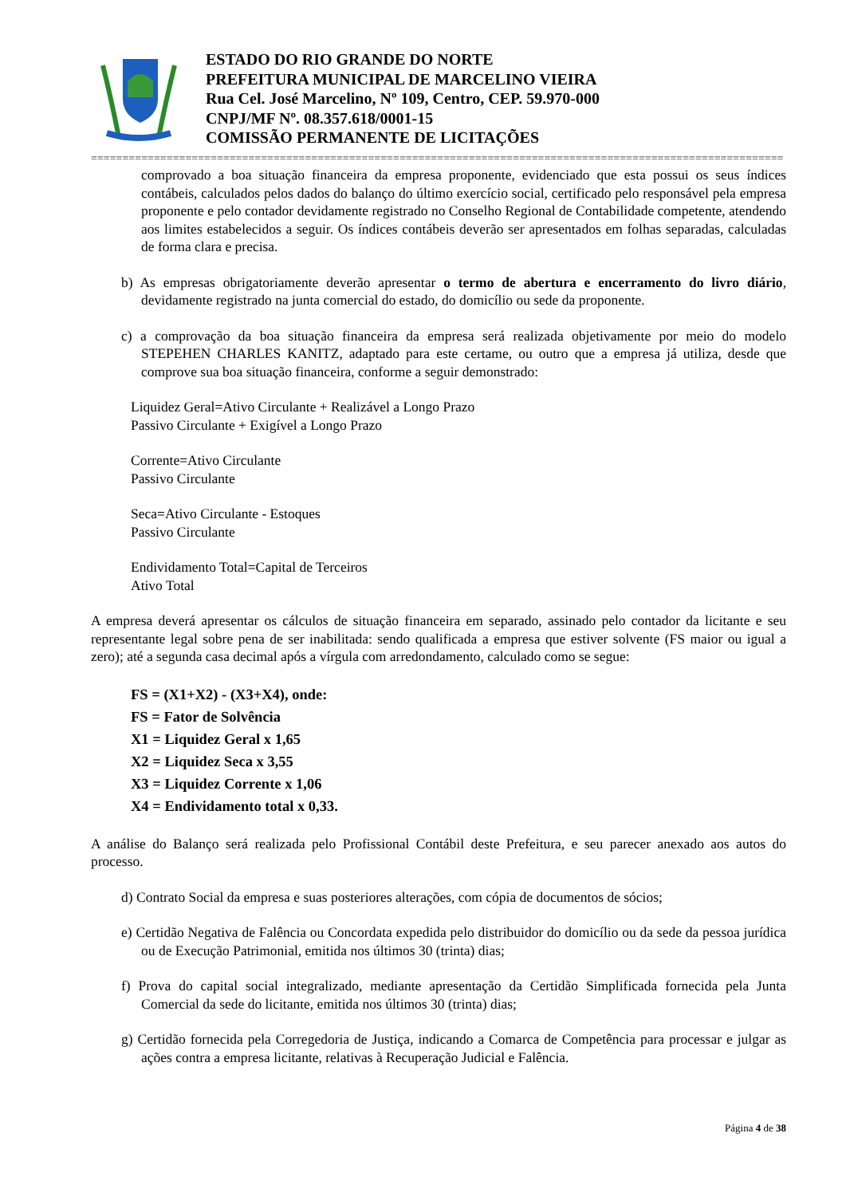ESTADO DO RIO GRANDE DO NORTE
PREFEITURA MUNICIPAL DE MARCELINO VIEIRA
Rua Cel. José Marcelino, Nº 109, Centro, CEP. 59.970-000
CNPJ/MF Nº. 08.357.618/0001-15
COMISSÃO PERMANENTE DE LICITAÇÕES
==============================================================================================================
comprovado a boa situação financeira da empresa proponente, evidenciado que esta possui os seus índices contábeis, calculados pelos dados do balanço do último exercício social, certificado pelo responsável pela empresa proponente e pelo contador devidamente registrado no Conselho Regional de Contabilidade competente, atendendo aos limites estabelecidos a seguir. Os índices contábeis deverão ser apresentados em folhas separadas, calculadas de forma clara e precisa.
b) As empresas obrigatoriamente deverão apresentar o termo de abertura e encerramento do livro diário, devidamente registrado na junta comercial do estado, do domicílio ou sede da proponente.
c) a comprovação da boa situação financeira da empresa será realizada objetivamente por meio do modelo STEPEHEN CHARLES KANITZ, adaptado para este certame, ou outro que a empresa já utiliza, desde que comprove sua boa situação financeira, conforme a seguir demonstrado:
Liquidez Geral=Ativo Circulante + Realizável a Longo Prazo
Passivo Circulante + Exigível a Longo Prazo
Corrente=Ativo Circulante
Passivo Circulante
Seca=Ativo Circulante - Estoques
Passivo Circulante
Endividamento Total=Capital de Terceiros
Ativo Total
A empresa deverá apresentar os cálculos de situação financeira em separado, assinado pelo contador da licitante e seu representante legal sobre pena de ser inabilitada: sendo qualificada a empresa que estiver solvente (FS maior ou igual a zero); até a segunda casa decimal após a vírgula com arredondamento, calculado como se segue:
FS = (X1+X2) - (X3+X4), onde:
FS = Fator de Solvência
X1 = Liquidez Geral x 1,65
X2 = Liquidez Seca x 3,55
X3 = Liquidez Corrente x 1,06
X4 = Endividamento total x 0,33.
A análise do Balanço será realizada pelo Profissional Contábil deste Prefeitura, e seu parecer anexado aos autos do processo.
d) Contrato Social da empresa e suas posteriores alterações, com cópia de documentos de sócios;
e) Certidão Negativa de Falência ou Concordata expedida pelo distribuidor do domicílio ou da sede da pessoa jurídica ou de Execução Patrimonial, emitida nos últimos 30 (trinta) dias;
f) Prova do capital social integralizado, mediante apresentação da Certidão Simplificada fornecida pela Junta Comercial da sede do licitante, emitida nos últimos 30 (trinta) dias;
g) Certidão fornecida pela Corregedoria de Justiça, indicando a Comarca de Competência para processar e julgar as ações contra a empresa licitante, relativas à Recuperação Judicial e Falência.
Página 4 de 38